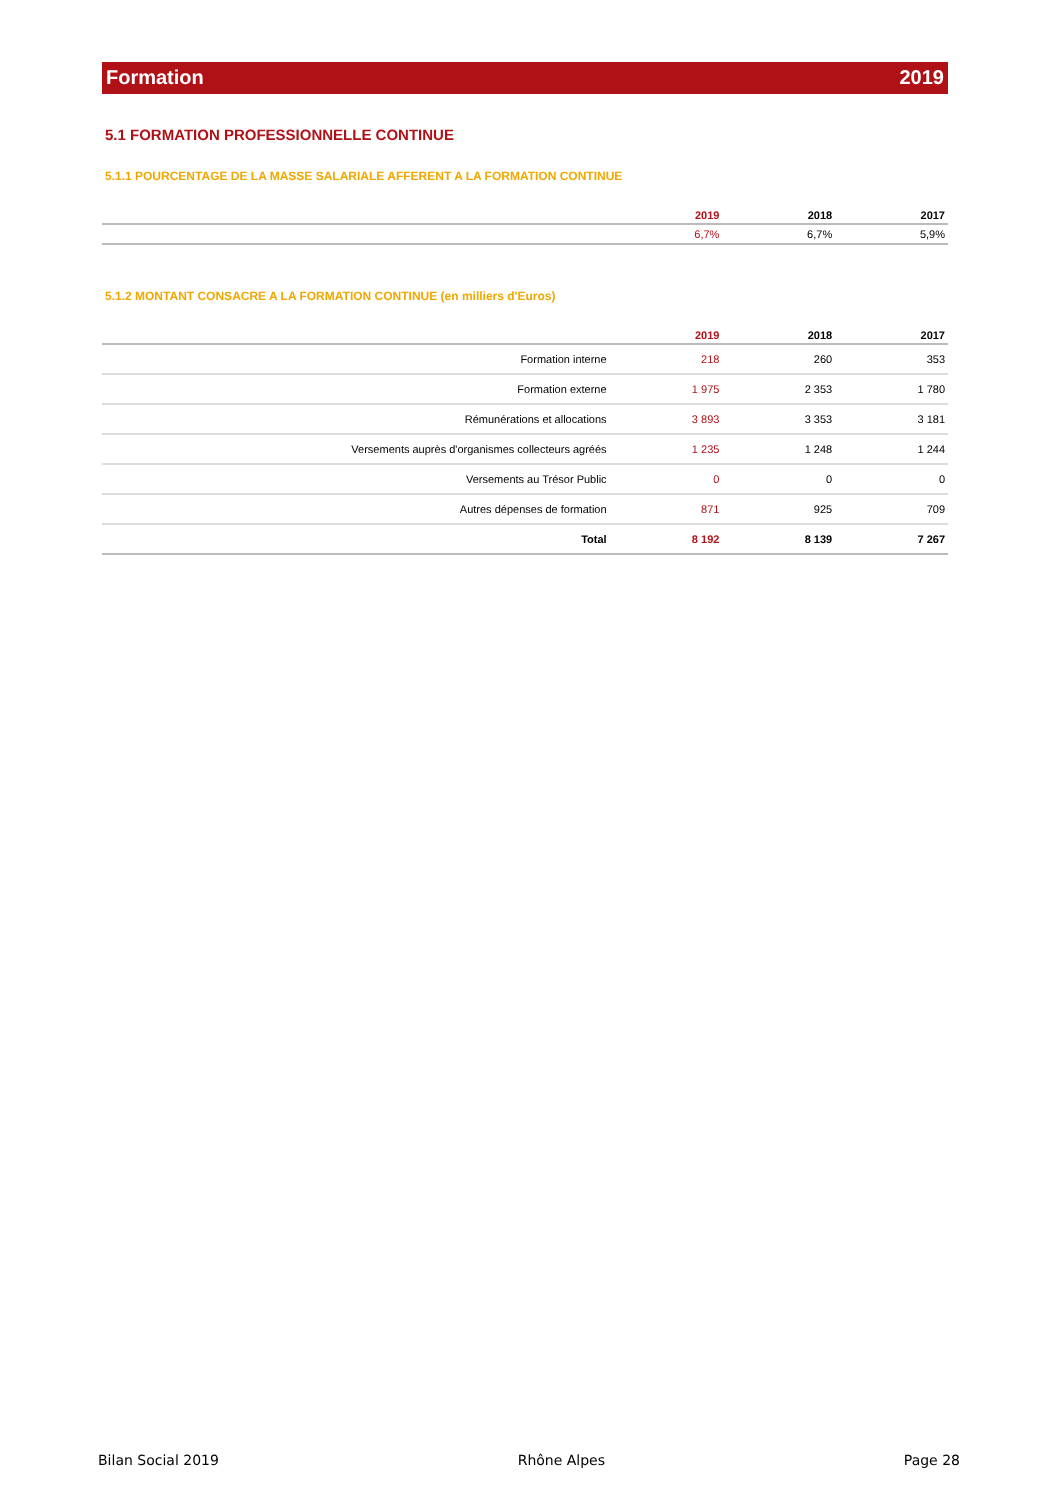Formation 2019
5.1 FORMATION PROFESSIONNELLE CONTINUE
5.1.1 POURCENTAGE DE LA MASSE SALARIALE AFFERENT A LA FORMATION CONTINUE
| | 2019 | 2018 | 2017 |
| --- | --- | --- | --- |
| | 6,7% | 6,7% | 5,9% |
5.1.2 MONTANT CONSACRE A LA FORMATION CONTINUE (en milliers d'Euros)
| | 2019 | 2018 | 2017 |
| --- | --- | --- | --- |
| Formation interne | 218 | 260 | 353 |
| Formation externe | 1 975 | 2 353 | 1 780 |
| Rémunérations et allocations | 3 893 | 3 353 | 3 181 |
| Versements auprès d'organismes collecteurs agréés | 1 235 | 1 248 | 1 244 |
| Versements au Trésor Public | 0 | 0 | 0 |
| Autres dépenses de formation | 871 | 925 | 709 |
| Total | 8 192 | 8 139 | 7 267 |
Bilan Social 2019 Rhône Alpes Page 28